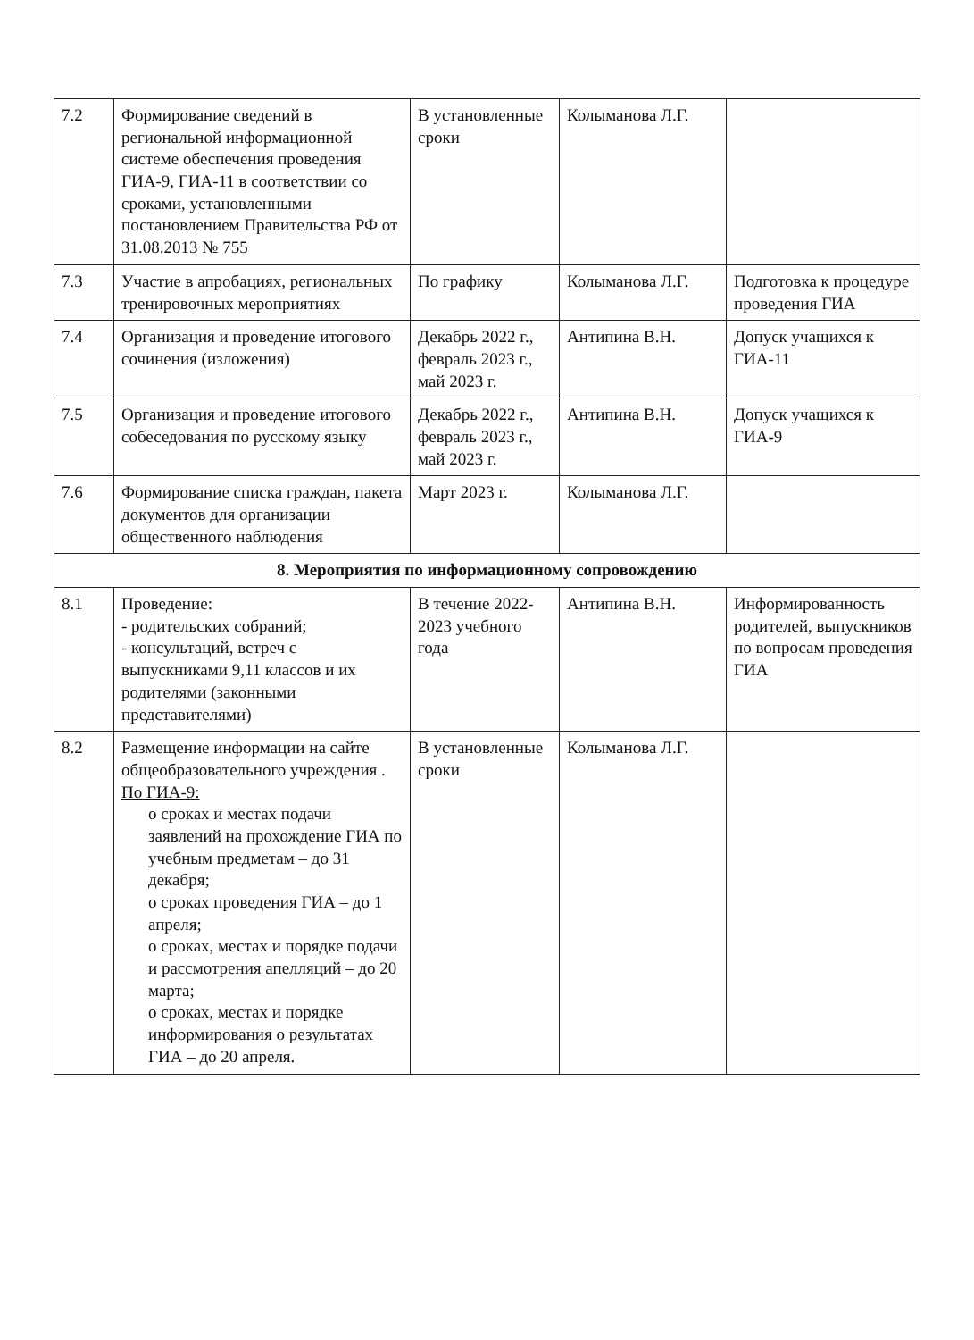| 7.2 | Формирование сведений в региональной информационной системе обеспечения проведения ГИА-9, ГИА-11 в соответствии со сроками, установленными постановлением Правительства РФ от 31.08.2013 № 755 | В установленные сроки | Колыманова Л.Г. | |
| 7.3 | Участие в апробациях, региональных тренировочных мероприятиях | По графику | Колыманова Л.Г. | Подготовка к процедуре проведения ГИА |
| 7.4 | Организация и проведение итогового сочинения (изложения) | Декабрь 2022 г., февраль 2023 г., май 2023 г. | Антипина В.Н. | Допуск учащихся к ГИА-11 |
| 7.5 | Организация и проведение итогового собеседования по русскому языку | Декабрь 2022 г., февраль 2023 г., май 2023 г. | Антипина В.Н. | Допуск учащихся к ГИА-9 |
| 7.6 | Формирование списка граждан, пакета документов для организации общественного наблюдения | Март 2023 г. | Колыманова Л.Г. | |
| 8. Мероприятия по информационному сопровождению | | | | |
| 8.1 | Проведение: - родительских собраний; - консультаций, встреч с выпускниками 9,11 классов и их родителями (законными представителями) | В течение 2022-2023 учебного года | Антипина В.Н. | Информированность родителей, выпускников по вопросам проведения ГИА |
| 8.2 | Размещение информации на сайте общеобразовательного учреждения . По ГИА-9: о сроках и местах подачи заявлений на прохождение ГИА по учебным предметам – до 31 декабря; о сроках проведения ГИА – до 1 апреля; о сроках, местах и порядке подачи и рассмотрения апелляций – до 20 марта; о сроках, местах и порядке информирования о результатах ГИА – до 20 апреля. | В установленные сроки | Колыманова Л.Г. | |